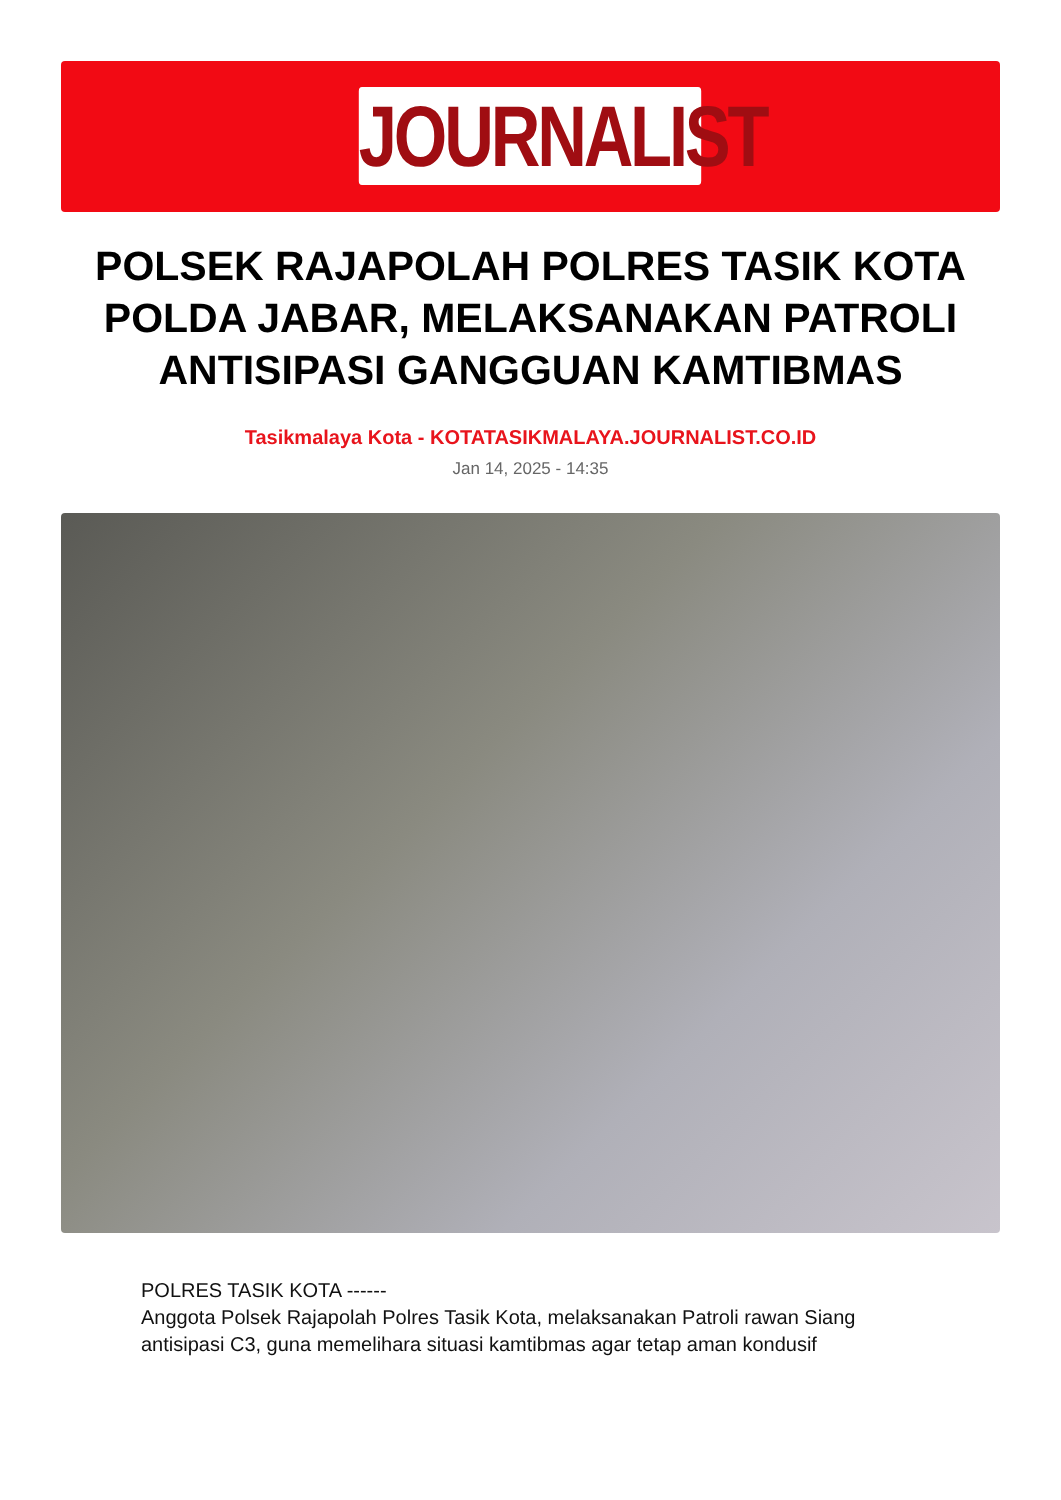JOURNALIST
POLSEK RAJAPOLAH POLRES TASIK KOTA POLDA JABAR, MELAKSANAKAN PATROLI ANTISIPASI GANGGUAN KAMTIBMAS
Tasikmalaya Kota - KOTATASIKMALAYA.JOURNALIST.CO.ID
Jan 14, 2025 - 14:35
POLRES TASIK KOTA ------
Anggota Polsek Rajapolah Polres Tasik Kota, melaksanakan Patroli rawan Siang antisipasi C3, guna memelihara situasi kamtibmas agar tetap aman kondusif